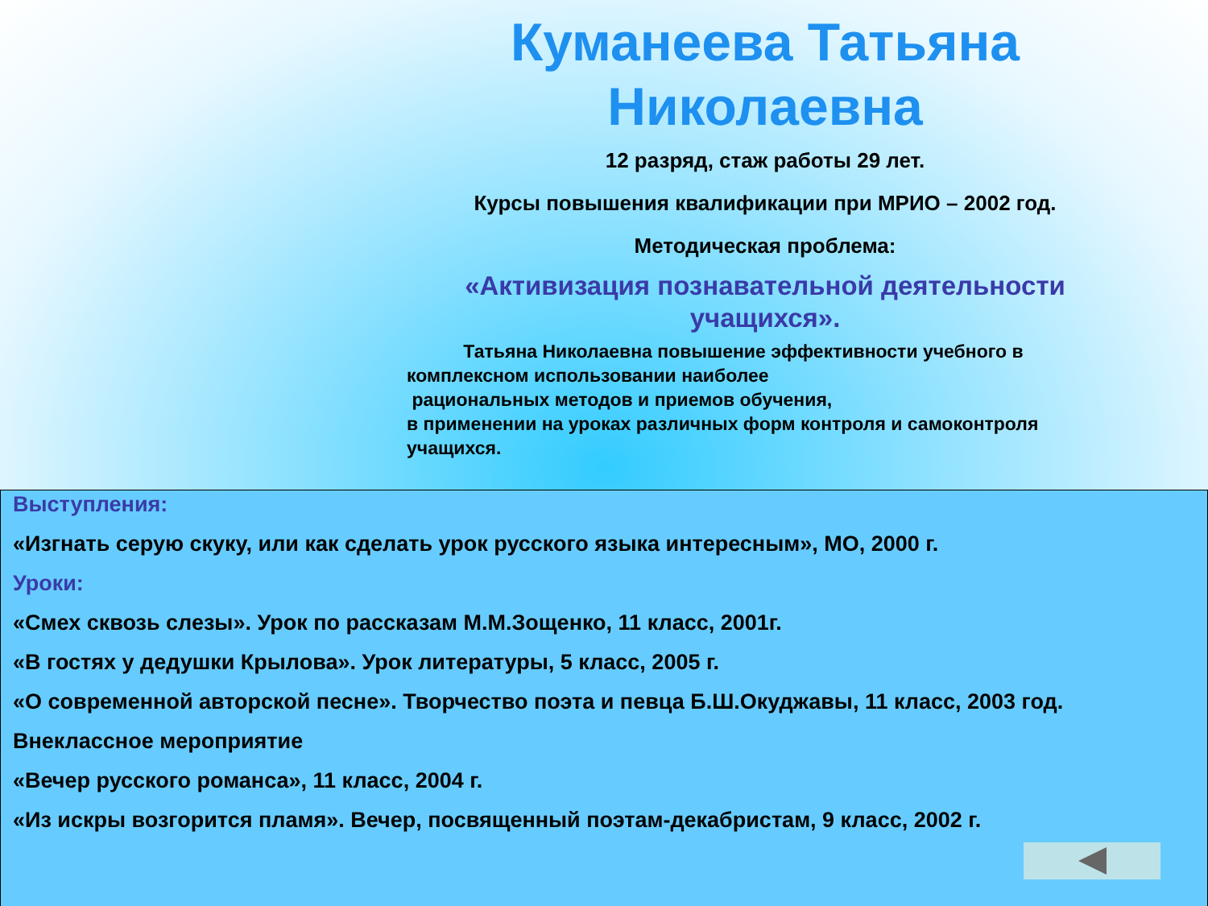Куманеева Татьяна Николаевна
12 разряд, стаж работы 29 лет.
Курсы повышения квалификации при МРИО – 2002 год.
Методическая проблема:
«Активизация познавательной деятельности учащихся».
Татьяна Николаевна повышение эффективности учебного в комплексном использовании наиболее
рациональных методов и приемов обучения,
в применении на уроках различных форм контроля и самоконтроля учащихся.
Выступления:
«Изгнать серую скуку, или как сделать урок русского языка интересным», МО, 2000 г.
Уроки:
«Смех сквозь слезы». Урок по рассказам М.М.Зощенко, 11 класс, 2001г.
«В гостях у дедушки Крылова». Урок литературы, 5 класс, 2005 г.
«О современной авторской песне». Творчество поэта и певца Б.Ш.Окуджавы, 11 класс, 2003 год.
Внеклассное мероприятие
«Вечер русского романса», 11 класс, 2004 г.
«Из искры возгорится пламя». Вечер, посвященный поэтам-декабристам, 9 класс, 2002 г.